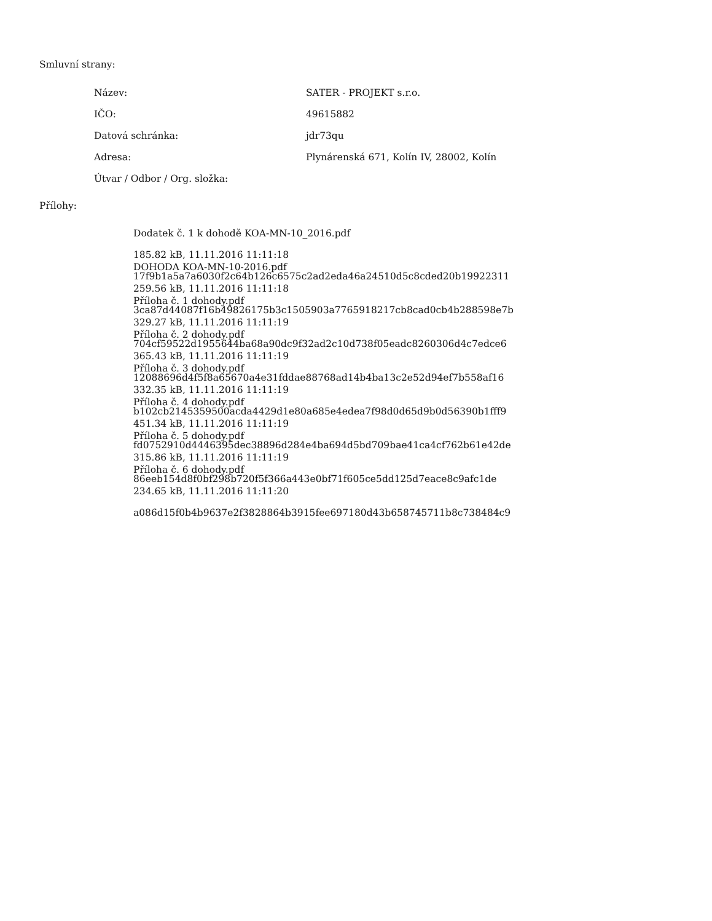Smluvní strany:
| Název: | SATER - PROJEKT s.r.o. |
| IČO: | 49615882 |
| Datová schránka: | jdr73qu |
| Adresa: | Plynárenská 671, Kolín IV, 28002, Kolín |
| Útvar / Odbor / Org. složka: | |
Přílohy:
Dodatek č. 1 k dohodě KOA-MN-10_2016.pdf
185.82 kB, 11.11.2016 11:11:18
17f9b1a5a7a6030f2c64b126c6575c2ad2eda46a24510d5c8cded20b19922311
DOHODA KOA-MN-10-2016.pdf
259.56 kB, 11.11.2016 11:11:18
3ca87d44087f16b49826175b3c1505903a7765918217cb8cad0cb4b288598e7b
Příloha č. 1 dohody.pdf
329.27 kB, 11.11.2016 11:11:19
704cf59522d1955644ba68a90dc9f32ad2c10d738f05eadc8260306d4c7edce6
Příloha č. 2 dohody.pdf
365.43 kB, 11.11.2016 11:11:19
12088696d4f5f8a65670a4e31fddae88768ad14b4ba13c2e52d94ef7b558af16
Příloha č. 3 dohody.pdf
332.35 kB, 11.11.2016 11:11:19
b102cb2145359500acda4429d1e80a685e4edea7f98d0d65d9b0d56390b1fff9
Příloha č. 4 dohody.pdf
451.34 kB, 11.11.2016 11:11:19
fd0752910d4446395dec38896d284e4ba694d5bd709bae41ca4cf762b61e42de
Příloha č. 5 dohody.pdf
315.86 kB, 11.11.2016 11:11:19
86eeb154d8f0bf298b720f5f366a443e0bf71f605ce5dd125d7eace8c9afc1de
Příloha č. 6 dohody.pdf
234.65 kB, 11.11.2016 11:11:20
a086d15f0b4b9637e2f3828864b3915fee697180d43b658745711b8c738484c9